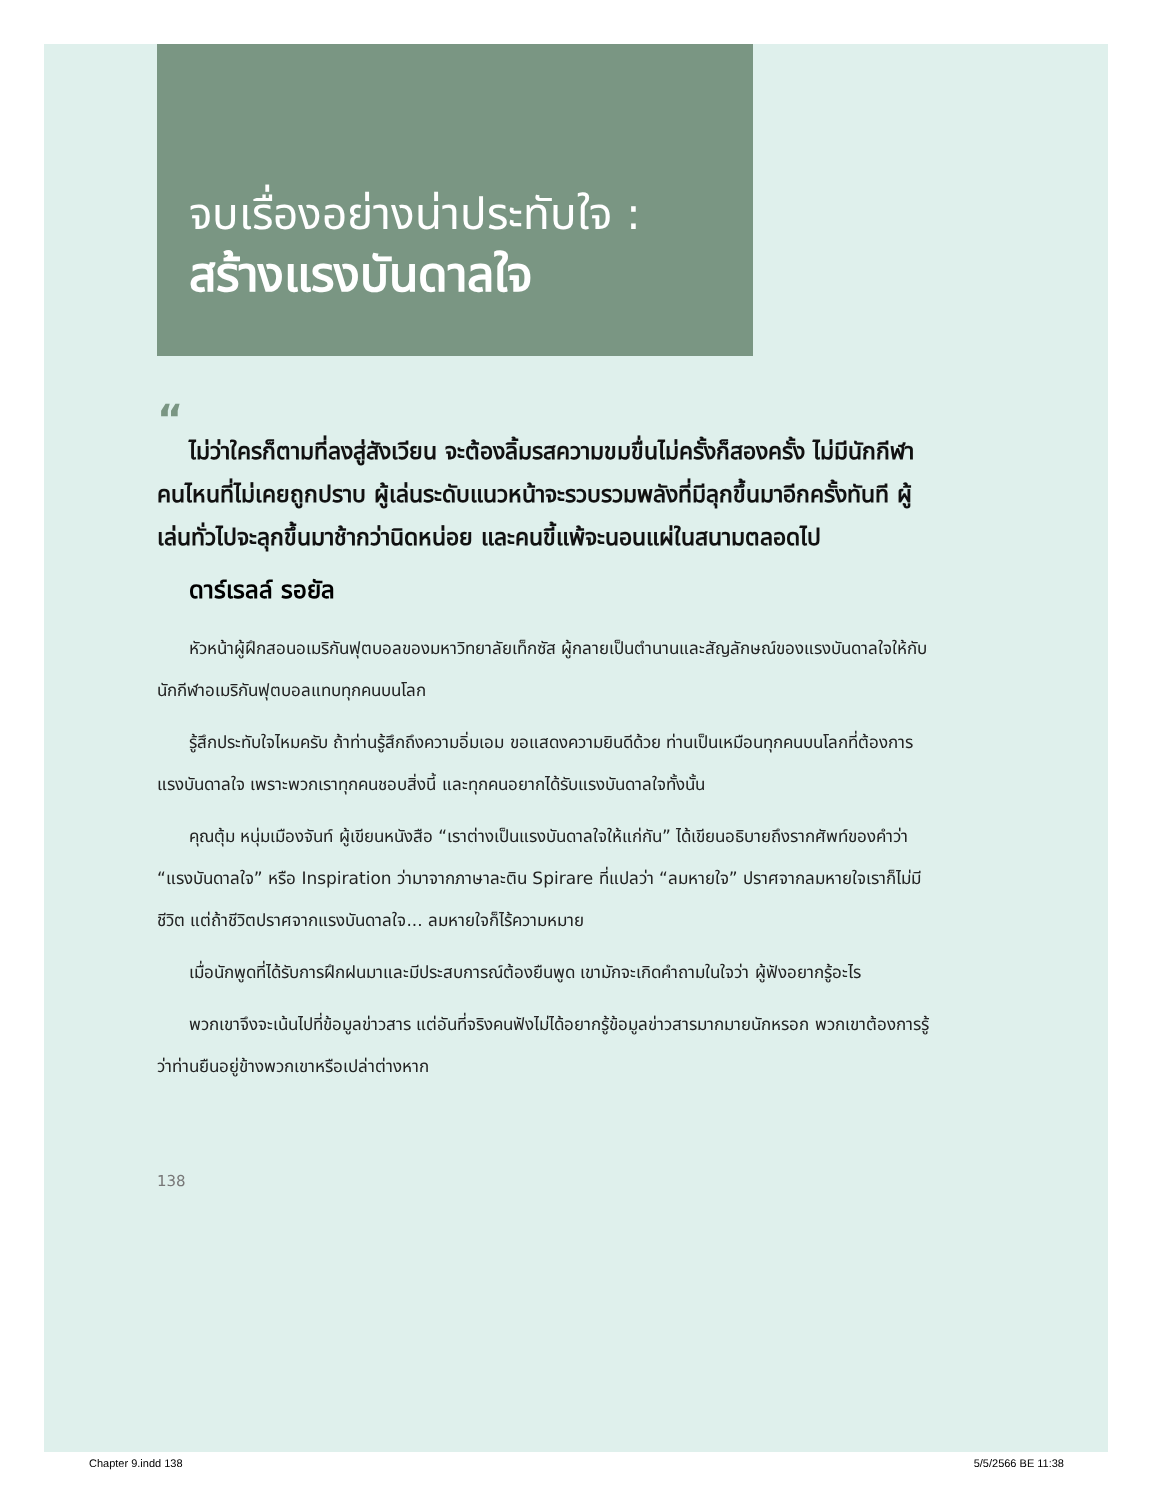จบเรื่องอย่างน่าประทับใจ :
สร้างแรงบันดาลใจ
“
ไม่ว่าใครก็ตามที่ลงสู่สังเวียน จะต้องลิ้มรสความขมขื่นไม่ครั้งก็สองครั้ง ไม่มีนักกีฬาคนไหนที่ไม่เคยถูกปราบ ผู้เล่นระดับแนวหน้าจะรวบรวมพลังที่มีลุกขึ้นมาอีกครั้งทันที ผู้เล่นทั่วไปจะลุกขึ้นมาช้ากว่านิดหน่อย และคนขี้แพ้จะนอนแผ่ในสนามตลอดไป
ดาร์เรลล์ รอยัล
หัวหน้าผู้ฝึกสอนอเมริกันฟุตบอลของมหาวิทยาลัยเท็กซัส ผู้กลายเป็นตำนานและสัญลักษณ์ของแรงบันดาลใจให้กับนักกีฬาอเมริกันฟุตบอลแทบทุกคนบนโลก
รู้สึกประทับใจไหมครับ ถ้าท่านรู้สึกถึงความอิ่มเอม ขอแสดงความยินดีด้วย ท่านเป็นเหมือนทุกคนบนโลกที่ต้องการแรงบันดาลใจ เพราะพวกเราทุกคนชอบสิ่งนี้ และทุกคนอยากได้รับแรงบันดาลใจทั้งนั้น
คุณตุ้ม หนุ่มเมืองจันท์ ผู้เขียนหนังสือ “เราต่างเป็นแรงบันดาลใจให้แก่กัน” ได้เขียนอธิบายถึงรากศัพท์ของคำว่า “แรงบันดาลใจ” หรือ Inspiration ว่ามาจากภาษาละติน Spirare ที่แปลว่า “ลมหายใจ” ปราศจากลมหายใจเราก็ไม่มีชีวิต แต่ถ้าชีวิตปราศจากแรงบันดาลใจ... ลมหายใจก็ไร้ความหมาย
เมื่อนักพูดที่ได้รับการฝึกฝนมาและมีประสบการณ์ต้องยืนพูด เขามักจะเกิดคำถามในใจว่า ผู้ฟังอยากรู้อะไร
พวกเขาจึงจะเน้นไปที่ข้อมูลข่าวสาร แต่อันที่จริงคนฟังไม่ได้อยากรู้ข้อมูลข่าวสารมากมายนักหรอก พวกเขาต้องการรู้ว่าท่านยืนอยู่ข้างพวกเขาหรือเปล่าต่างหาก
138
Chapter 9.indd 138 5/5/2566 BE 11:38